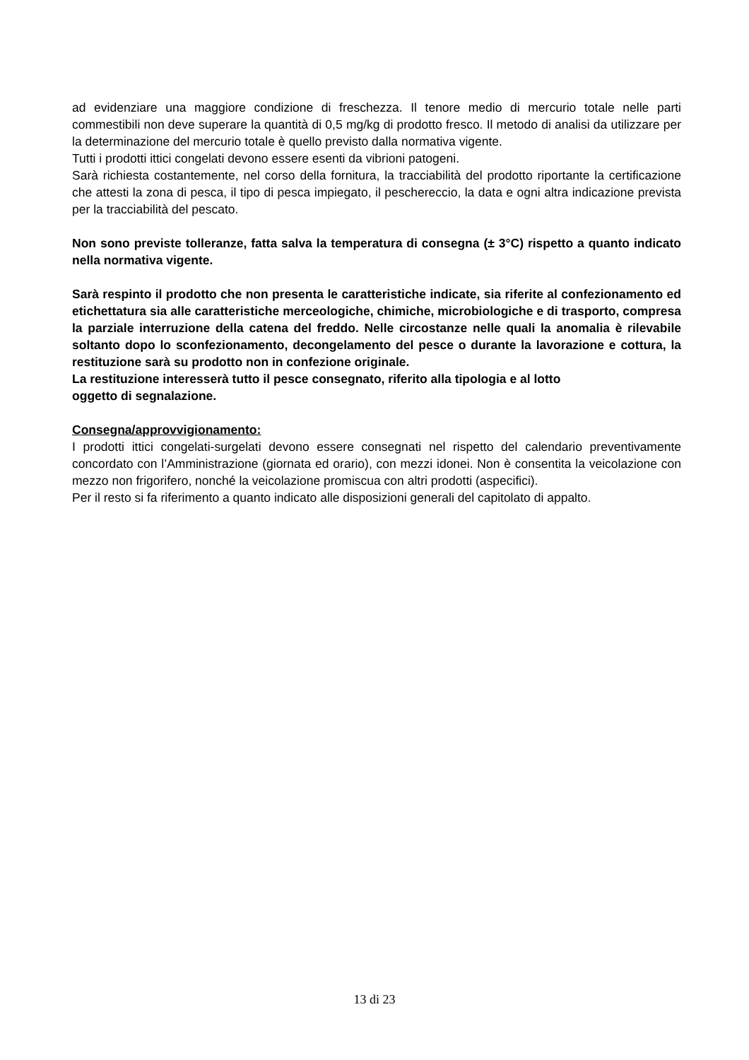ad evidenziare una maggiore condizione di freschezza. Il tenore medio di mercurio totale nelle parti commestibili non deve superare la quantità di 0,5 mg/kg di prodotto fresco. Il metodo di analisi da utilizzare per la determinazione del mercurio totale è quello previsto dalla normativa vigente.
Tutti i prodotti ittici congelati devono essere esenti da vibrioni patogeni.
Sarà richiesta costantemente, nel corso della fornitura, la tracciabilità del prodotto riportante la certificazione che attesti la zona di pesca, il tipo di pesca impiegato, il peschereccio, la data e ogni altra indicazione prevista per la tracciabilità del pescato.
Non sono previste tolleranze, fatta salva la temperatura di consegna (± 3°C) rispetto a quanto indicato nella normativa vigente.
Sarà respinto il prodotto che non presenta le caratteristiche indicate, sia riferite al confezionamento ed etichettatura sia alle caratteristiche merceologiche, chimiche, microbiologiche e di trasporto, compresa la parziale interruzione della catena del freddo. Nelle circostanze nelle quali la anomalia è rilevabile soltanto dopo lo sconfezionamento, decongelamento del pesce o durante la lavorazione e cottura, la restituzione sarà su prodotto non in confezione originale.
La restituzione interesserà tutto il pesce consegnato, riferito alla tipologia e al lotto
oggetto di segnalazione.
Consegna/approvvigionamento:
I prodotti ittici congelati-surgelati devono essere consegnati nel rispetto del calendario preventivamente concordato con l’Amministrazione (giornata ed orario), con mezzi idonei. Non è consentita la veicolazione con mezzo non frigorifero, nonché la veicolazione promiscua con altri prodotti (aspecifici).
Per il resto si fa riferimento a quanto indicato alle disposizioni generali del capitolato di appalto.
13 di 23